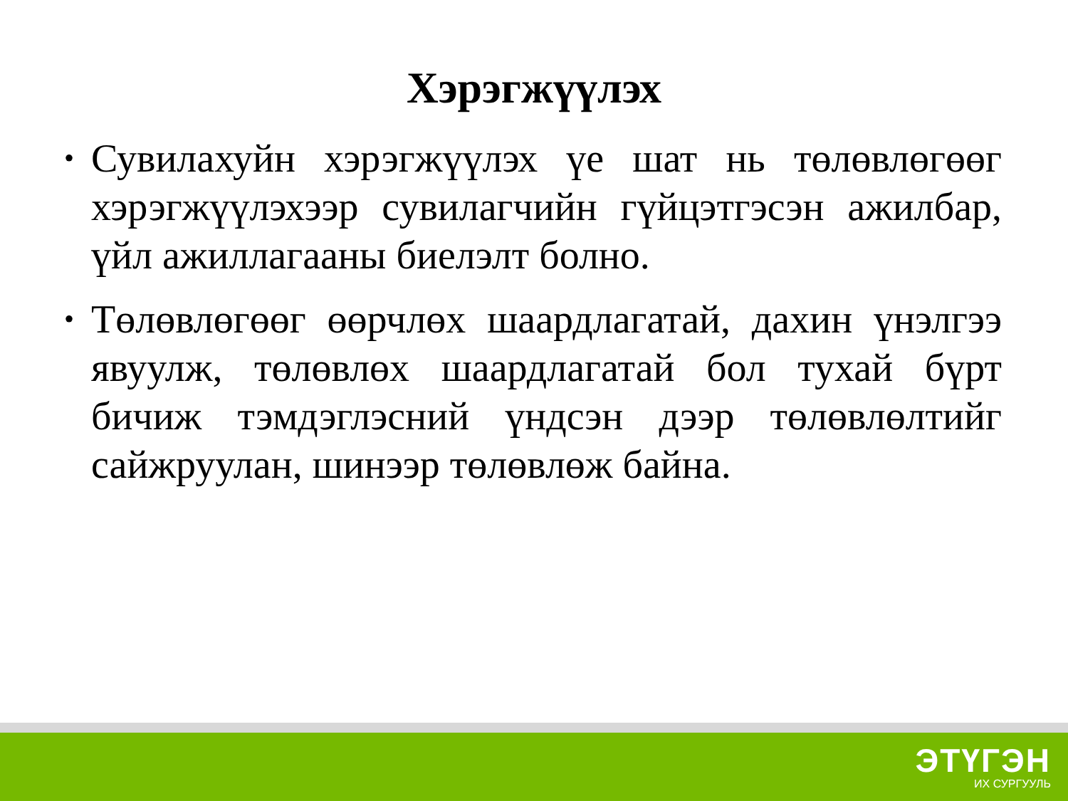Хэрэгжүүлэх
• Сувилахуйн хэрэгжүүлэх үе шат нь төлөвлөгөөг хэрэгжүүлэхээр сувилагчийн гүйцэтгэсэн ажилбар, үйл ажиллагааны биелэлт болно.
• Төлөвлөгөөг өөрчлөх шаардлагатай, дахин үнэлгээ явуулж, төлөвлөх шаардлагатай бол тухай бүрт бичиж тэмдэглэсний үндсэн дээр төлөвлөлтийг сайжруулан, шинээр төлөвлөж байна.
ЭТҮГЭН
ИХ СУРГУУЛЬ